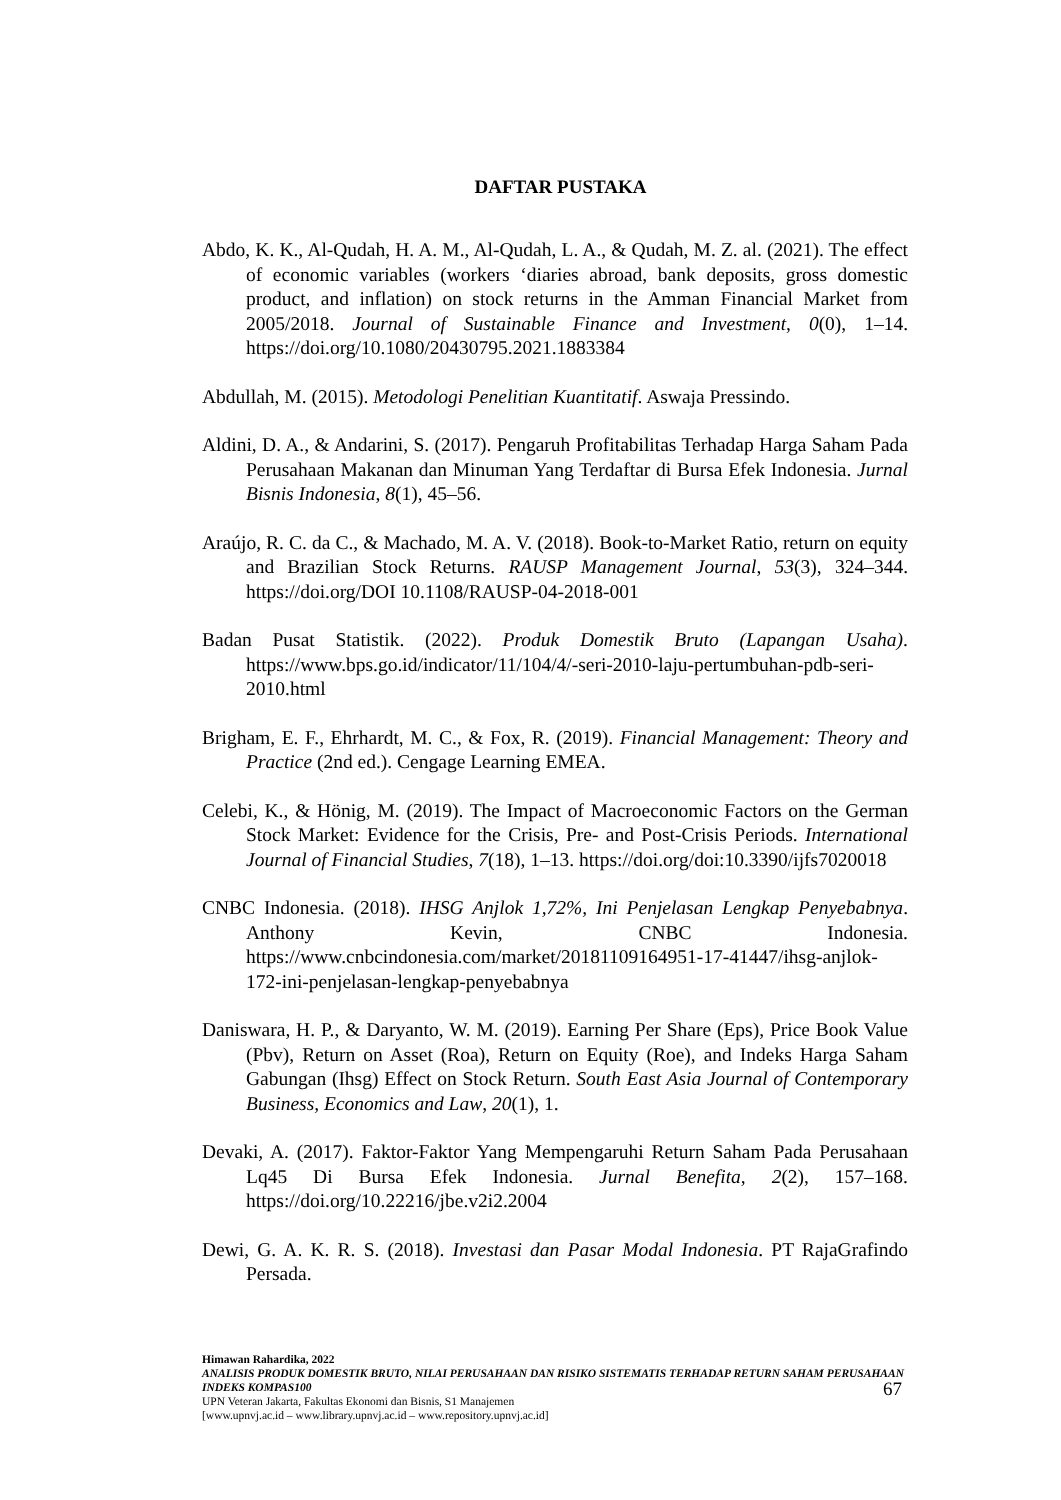DAFTAR PUSTAKA
Abdo, K. K., Al-Qudah, H. A. M., Al-Qudah, L. A., & Qudah, M. Z. al. (2021). The effect of economic variables (workers ‘diaries abroad, bank deposits, gross domestic product, and inflation) on stock returns in the Amman Financial Market from 2005/2018. Journal of Sustainable Finance and Investment, 0(0), 1–14. https://doi.org/10.1080/20430795.2021.1883384
Abdullah, M. (2015). Metodologi Penelitian Kuantitatif. Aswaja Pressindo.
Aldini, D. A., & Andarini, S. (2017). Pengaruh Profitabilitas Terhadap Harga Saham Pada Perusahaan Makanan dan Minuman Yang Terdaftar di Bursa Efek Indonesia. Jurnal Bisnis Indonesia, 8(1), 45–56.
Araújo, R. C. da C., & Machado, M. A. V. (2018). Book-to-Market Ratio, return on equity and Brazilian Stock Returns. RAUSP Management Journal, 53(3), 324–344. https://doi.org/DOI 10.1108/RAUSP-04-2018-001
Badan Pusat Statistik. (2022). Produk Domestik Bruto (Lapangan Usaha). https://www.bps.go.id/indicator/11/104/4/-seri-2010-laju-pertumbuhan-pdb-seri-2010.html
Brigham, E. F., Ehrhardt, M. C., & Fox, R. (2019). Financial Management: Theory and Practice (2nd ed.). Cengage Learning EMEA.
Celebi, K., & Hönig, M. (2019). The Impact of Macroeconomic Factors on the German Stock Market: Evidence for the Crisis, Pre- and Post-Crisis Periods. International Journal of Financial Studies, 7(18), 1–13. https://doi.org/doi:10.3390/ijfs7020018
CNBC Indonesia. (2018). IHSG Anjlok 1,72%, Ini Penjelasan Lengkap Penyebabnya. Anthony Kevin, CNBC Indonesia. https://www.cnbcindonesia.com/market/20181109164951-17-41447/ihsg-anjlok-172-ini-penjelasan-lengkap-penyebabnya
Daniswara, H. P., & Daryanto, W. M. (2019). Earning Per Share (Eps), Price Book Value (Pbv), Return on Asset (Roa), Return on Equity (Roe), and Indeks Harga Saham Gabungan (Ihsg) Effect on Stock Return. South East Asia Journal of Contemporary Business, Economics and Law, 20(1), 1.
Devaki, A. (2017). Faktor-Faktor Yang Mempengaruhi Return Saham Pada Perusahaan Lq45 Di Bursa Efek Indonesia. Jurnal Benefita, 2(2), 157–168. https://doi.org/10.22216/jbe.v2i2.2004
Dewi, G. A. K. R. S. (2018). Investasi dan Pasar Modal Indonesia. PT RajaGrafindo Persada.
Himawan Rahardika, 2022
ANALISIS PRODUK DOMESTIK BRUTO, NILAI PERUSAHAAN DAN RISIKO SISTEMATIS TERHADAP RETURN SAHAM PERUSAHAAN INDEKS KOMPAS100
UPN Veteran Jakarta, Fakultas Ekonomi dan Bisnis, S1 Manajemen
[www.upnvj.ac.id – www.library.upnvj.ac.id – www.repository.upnvj.ac.id]
67